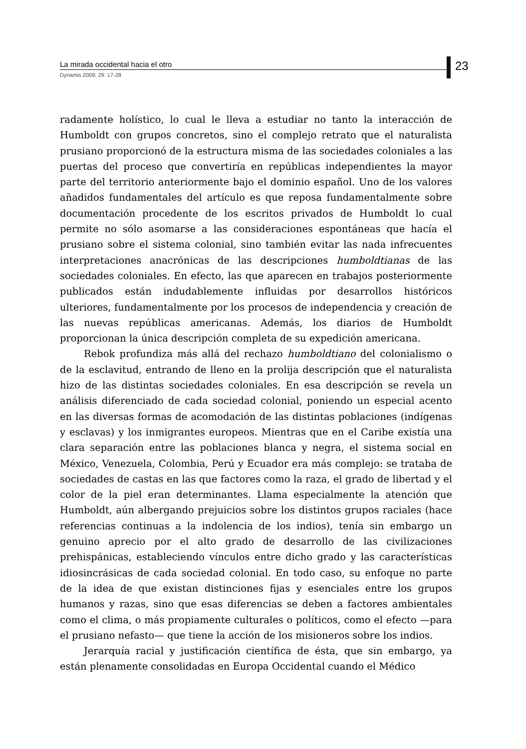La mirada occidental hacia el otro
23
Dynamis 2009; 29: 17-28
radamente holístico, lo cual le lleva a estudiar no tanto la interacción de Humboldt con grupos concretos, sino el complejo retrato que el naturalista prusiano proporcionó de la estructura misma de las sociedades coloniales a las puertas del proceso que convertiría en repúblicas independientes la mayor parte del territorio anteriormente bajo el dominio español. Uno de los valores añadidos fundamentales del artículo es que reposa fundamentalmente sobre documentación procedente de los escritos privados de Humboldt lo cual permite no sólo asomarse a las consideraciones espontáneas que hacía el prusiano sobre el sistema colonial, sino también evitar las nada infrecuentes interpretaciones anacrónicas de las descripciones humboldtianas de las sociedades coloniales. En efecto, las que aparecen en trabajos posteriormente publicados están indudablemente influidas por desarrollos históricos ulteriores, fundamentalmente por los procesos de independencia y creación de las nuevas repúblicas americanas. Además, los diarios de Humboldt proporcionan la única descripción completa de su expedición americana.
Rebok profundiza más allá del rechazo humboldtiano del colonialismo o de la esclavitud, entrando de lleno en la prolija descripción que el naturalista hizo de las distintas sociedades coloniales. En esa descripción se revela un análisis diferenciado de cada sociedad colonial, poniendo un especial acento en las diversas formas de acomodación de las distintas poblaciones (indígenas y esclavas) y los inmigrantes europeos. Mientras que en el Caribe existía una clara separación entre las poblaciones blanca y negra, el sistema social en México, Venezuela, Colombia, Perú y Ecuador era más complejo: se trataba de sociedades de castas en las que factores como la raza, el grado de libertad y el color de la piel eran determinantes. Llama especialmente la atención que Humboldt, aún albergando prejuicios sobre los distintos grupos raciales (hace referencias continuas a la indolencia de los indios), tenía sin embargo un genuino aprecio por el alto grado de desarrollo de las civilizaciones prehispánicas, estableciendo vínculos entre dicho grado y las características idiosincrásicas de cada sociedad colonial. En todo caso, su enfoque no parte de la idea de que existan distinciones fijas y esenciales entre los grupos humanos y razas, sino que esas diferencias se deben a factores ambientales como el clima, o más propiamente culturales o políticos, como el efecto —para el prusiano nefasto— que tiene la acción de los misioneros sobre los indios.
Jerarquía racial y justificación científica de ésta, que sin embargo, ya están plenamente consolidadas en Europa Occidental cuando el Médico